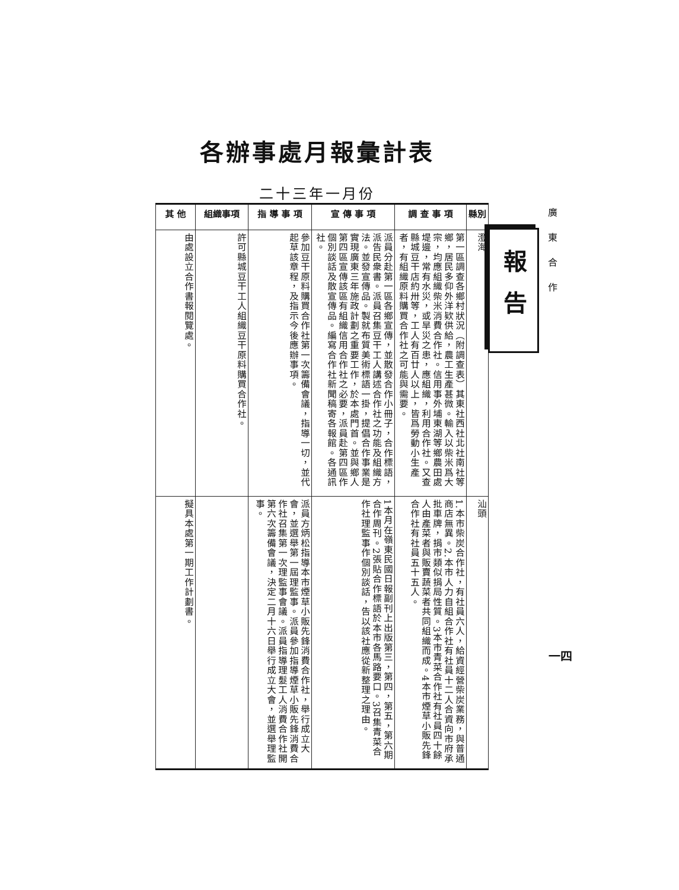各辦事處月報彙計表
二十三年一月份
| 縣別 | 調 查 事 項 | 宣 傳 事 項 | 指 導 事 項 | 組織事項 | 其 他 |
| --- | --- | --- | --- | --- | --- |
| 澄海 | 第一區調查各鄉村狀況（附調查表）其東社西社北社南社等鄉，居民多仰外洋欵供給，農工生產甚微。輸入以柴米爲大宗，均應組織柴米消費合作社。信用事外埔東湖等鄉農田處堤邊，常有水災，或旱災之患，應組織，利用合作社。又查縣城豆干店約卅等，工人有百廿人以上，皆爲勞動小生產者，有組織原料購買合作社之可能與需要。 | 派員分赴第一區各鄉宣傳，並散發合作小冊子，合作標語，派告民衆書。派員召集豆干工人講述合作社之功能及組織方法。並發宣傳品。製就布質美術標語一掛，提倡合作事業是實現廣東三年施政計劃之重要工作，於本處門首。並與鄉人第四區宣傳該區有組織信用合作社之必要，派員赴第四區作個別談話及散宣傳品。編寫合作社新聞稿寄各報館。各通訊社。 | 參加豆干原料購買合作社第一次籌備會議，指導一切，並代起草該章程，及指示今後應辦事項。 | 許可縣城豆干工人組織豆干原料購買合作社。 | 由處設立合作書報閱覽處。 |
| 汕頭 | 1.本市柴炭合作社，有社員六人，給資經營柴炭業務，與普通商店無異。2.本市人力自組合作社有社員十二人合資向市府承批車牌，捐市類似捐局性質。3本市青菜合作社有社員四十餘人由產菜者與販賣蔬菜者共同組織而成。4本市煙草小販先鋒合作社有社員五十五人。 | 1本月在嶺東民國日報副刊上出版第三，第四，第五，第六期合作周刊。2張貼合作標語於本市各馬路要口。3召集青菜合作社理監事作個別談話，告以該社應從新整理之理由。 | 派員方炳松指導本市煙草小販先鋒消費合作社，舉行成立大會，並選舉第一屆理監事。派員參加指導煙草小販先鋒消費合作社召集第一次理監事會議。派員指導理髮工人消費合作社開第六次籌備會議，決定二月十六日舉行成立大會，並選舉理監事。 | | 擬具本處第一期工作計劃書。 |
廣東合作
報告
一四